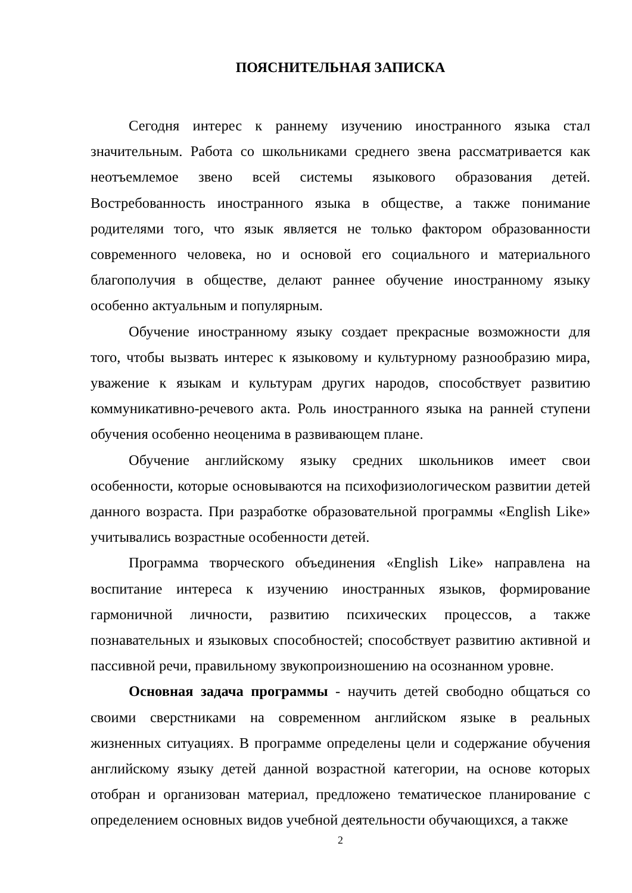ПОЯСНИТЕЛЬНАЯ ЗАПИСКА
Сегодня интерес к раннему изучению иностранного языка стал значительным. Работа со школьниками среднего звена рассматривается как неотъемлемое звено всей системы языкового образования детей. Востребованность иностранного языка в обществе, а также понимание родителями того, что язык является не только фактором образованности современного человека, но и основой его социального и материального благополучия в обществе, делают раннее обучение иностранному языку особенно актуальным и популярным.
Обучение иностранному языку создает прекрасные возможности для того, чтобы вызвать интерес к языковому и культурному разнообразию мира, уважение к языкам и культурам других народов, способствует развитию коммуникативно-речевого акта. Роль иностранного языка на ранней ступени обучения особенно неоценима в развивающем плане.
Обучение английскому языку средних школьников имеет свои особенности, которые основываются на психофизиологическом развитии детей данного возраста. При разработке образовательной программы «English Like» учитывались возрастные особенности детей.
Программа творческого объединения «English Like» направлена на воспитание интереса к изучению иностранных языков, формирование гармоничной личности, развитию психических процессов, а также познавательных и языковых способностей; способствует развитию активной и пассивной речи, правильному звукопроизношению на осознанном уровне.
Основная задача программы - научить детей свободно общаться со своими сверстниками на современном английском языке в реальных жизненных ситуациях. В программе определены цели и содержание обучения английскому языку детей данной возрастной категории, на основе которых отобран и организован материал, предложено тематическое планирование с определением основных видов учебной деятельности обучающихся, а также
2